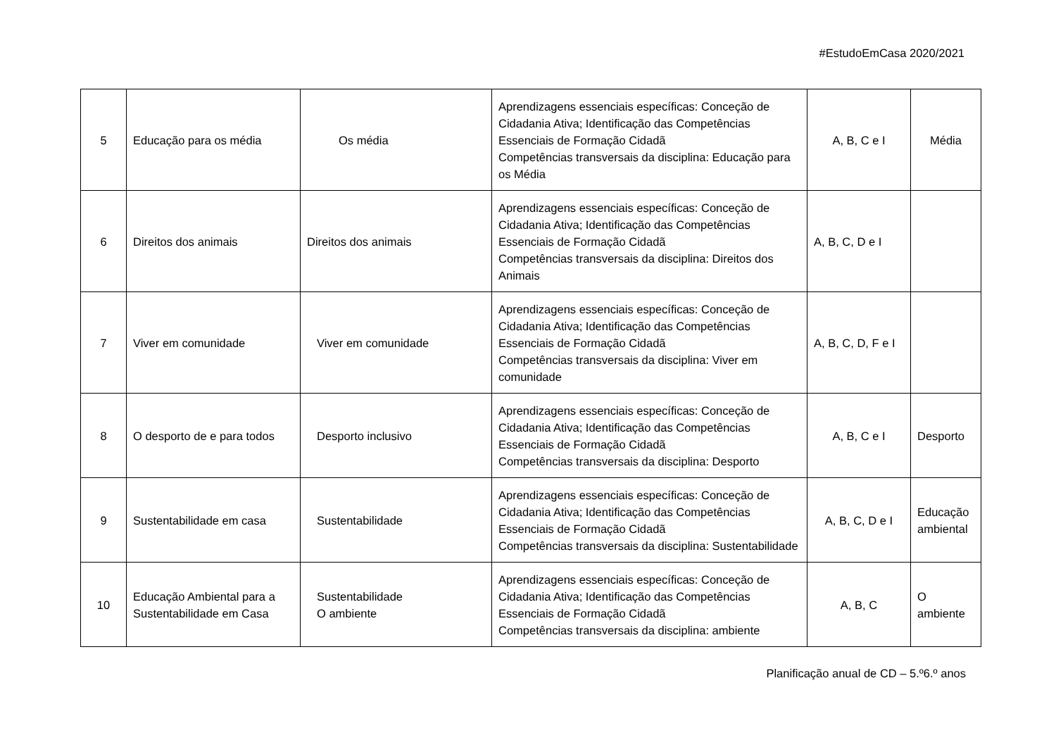#EstudoEmCasa 2020/2021
| 5 | Educação para os média | Os média | Aprendizagens essenciais específicas: Conceção de Cidadania Ativa; Identificação das Competências Essenciais de Formação Cidadã Competências transversais da disciplina: Educação para os Média | A, B, C e I | Média |
| 6 | Direitos dos animais | Direitos dos animais | Aprendizagens essenciais específicas: Conceção de Cidadania Ativa; Identificação das Competências Essenciais de Formação Cidadã Competências transversais da disciplina: Direitos dos Animais | A, B, C, D e I | |
| 7 | Viver em comunidade | Viver em comunidade | Aprendizagens essenciais específicas: Conceção de Cidadania Ativa; Identificação das Competências Essenciais de Formação Cidadã Competências transversais da disciplina: Viver em comunidade | A, B, C, D, F e I | |
| 8 | O desporto de e para todos | Desporto inclusivo | Aprendizagens essenciais específicas: Conceção de Cidadania Ativa; Identificação das Competências Essenciais de Formação Cidadã Competências transversais da disciplina: Desporto | A, B, C e I | Desporto |
| 9 | Sustentabilidade em casa | Sustentabilidade | Aprendizagens essenciais específicas: Conceção de Cidadania Ativa; Identificação das Competências Essenciais de Formação Cidadã Competências transversais da disciplina: Sustentabilidade | A, B, C, D e I | Educação ambiental |
| 10 | Educação Ambiental para a Sustentabilidade em Casa | Sustentabilidade O ambiente | Aprendizagens essenciais específicas: Conceção de Cidadania Ativa; Identificação das Competências Essenciais de Formação Cidadã Competências transversais da disciplina: ambiente | A, B, C | O ambiente |
Planificação anual de CD – 5.º6.º anos